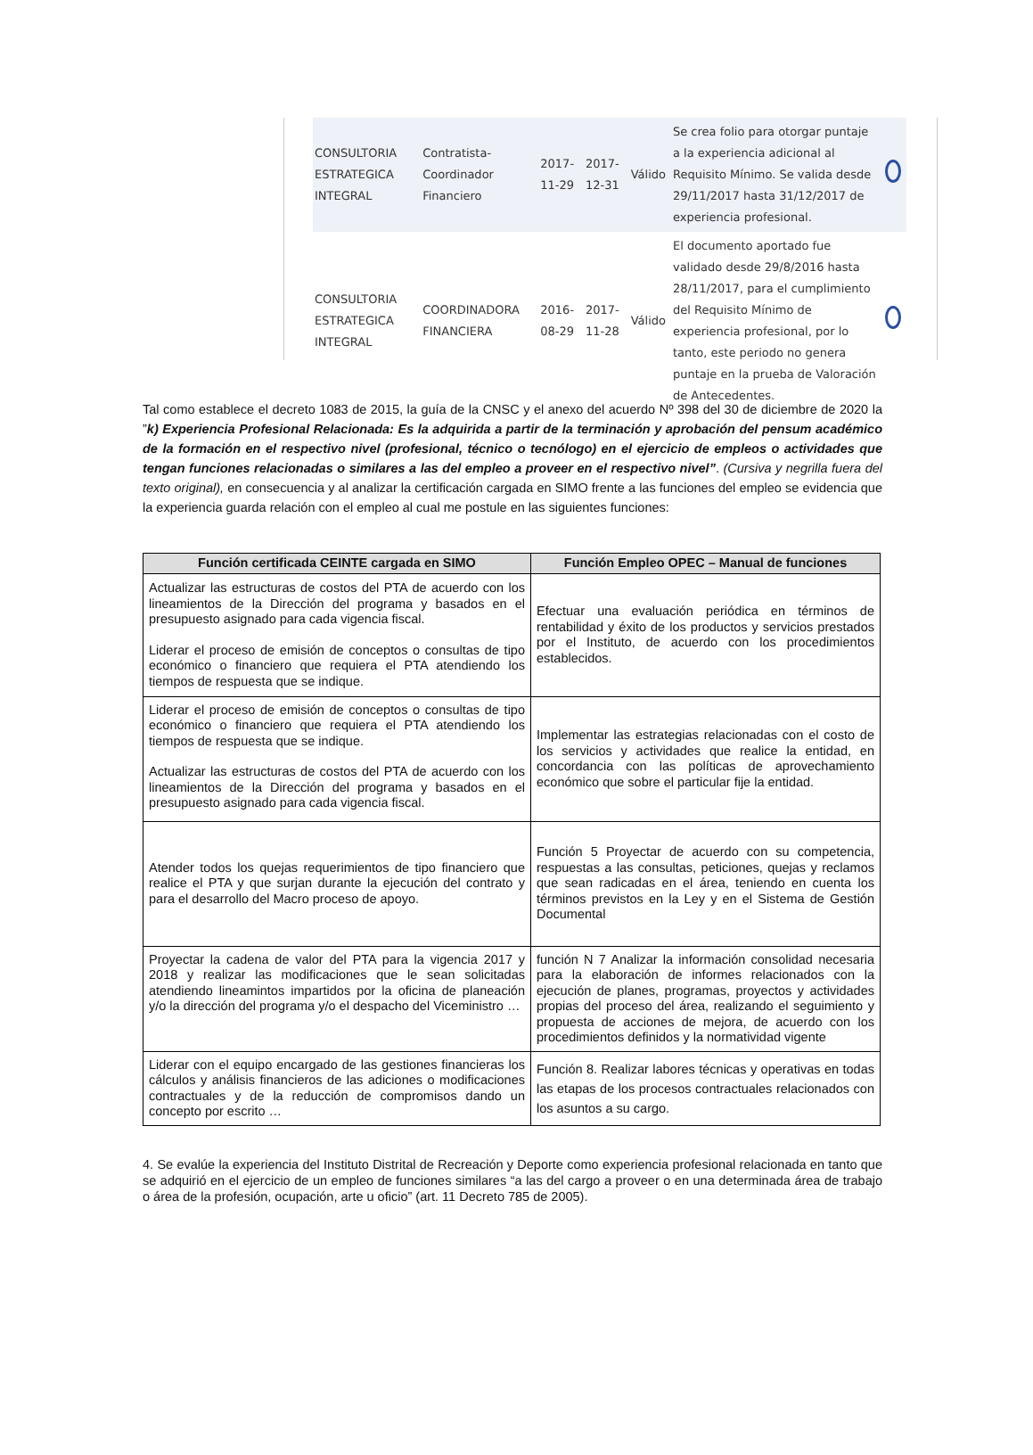| CONSULTORIA ESTRATEGICA INTEGRAL | Contratista-Coordinador Financiero | 2017-11-29 | 2017-12-31 | Válido | Se crea folio para otorgar puntaje a la experiencia adicional al Requisito Mínimo. Se valida desde 29/11/2017 hasta 31/12/2017 de experiencia profesional. | |
| CONSULTORIA ESTRATEGICA INTEGRAL | COORDINADORA FINANCIERA | 2016-08-29 | 2017-11-28 | Válido | El documento aportado fue validado desde 29/8/2016 hasta 28/11/2017, para el cumplimiento del Requisito Mínimo de experiencia profesional, por lo tanto, este periodo no genera puntaje en la prueba de Valoración de Antecedentes. | |
Tal como establece el decreto 1083 de 2015, la guía de la CNSC y el anexo del acuerdo Nº 398 del 30 de diciembre de 2020 la ”k) Experiencia Profesional Relacionada: Es la adquirida a partir de la terminación y aprobación del pensum académico de la formación en el respectivo nivel (profesional, técnico o tecnólogo) en el ejercicio de empleos o actividades que tengan funciones relacionadas o similares a las del empleo a proveer en el respectivo nivel”. (Cursiva y negrilla fuera del texto original), en consecuencia y al analizar la certificación cargada en SIMO frente a las funciones del empleo se evidencia que la experiencia guarda relación con el empleo al cual me postule en las siguientes funciones:
| Función certificada CEINTE cargada en SIMO | Función Empleo OPEC – Manual de funciones |
| --- | --- |
| Actualizar las estructuras de costos del PTA de acuerdo con los lineamientos de la Dirección del programa y basados en el presupuesto asignado para cada vigencia fiscal. Liderar el proceso de emisión de conceptos o consultas de tipo económico o financiero que requiera el PTA atendiendo los tiempos de respuesta que se indique. | Efectuar una evaluación periódica en términos de rentabilidad y éxito de los productos y servicios prestados por el Instituto, de acuerdo con los procedimientos establecidos. |
| Liderar el proceso de emisión de conceptos o consultas de tipo económico o financiero que requiera el PTA atendiendo los tiempos de respuesta que se indique. Actualizar las estructuras de costos del PTA de acuerdo con los lineamientos de la Dirección del programa y basados en el presupuesto asignado para cada vigencia fiscal. | Implementar las estrategias relacionadas con el costo de los servicios y actividades que realice la entidad, en concordancia con las políticas de aprovechamiento económico que sobre el particular fije la entidad. |
| Atender todos los quejas requerimientos de tipo financiero que realice el PTA y que surjan durante la ejecución del contrato y para el desarrollo del Macro proceso de apoyo. | Función 5 Proyectar de acuerdo con su competencia, respuestas a las consultas, peticiones, quejas y reclamos que sean radicadas en el área, teniendo en cuenta los términos previstos en la Ley y en el Sistema de Gestión Documental |
| Proyectar la cadena de valor del PTA para la vigencia 2017 y 2018 y realizar las modificaciones que le sean solicitadas atendiendo lineamintos impartidos por la oficina de planeación y/o la dirección del programa y/o el despacho del Viceministro … | función N 7 Analizar la información consolidad necesaria para la elaboración de informes relacionados con la ejecución de planes, programas, proyectos y actividades propias del proceso del área, realizando el seguimiento y propuesta de acciones de mejora, de acuerdo con los procedimientos definidos y la normatividad vigente |
| Liderar con el equipo encargado de las gestiones financieras los cálculos y análisis financieros de las adiciones o modificaciones contractuales y de la reducción de compromisos dando un concepto por escrito … | Función 8. Realizar labores técnicas y operativas en todas las etapas de los procesos contractuales relacionados con los asuntos a su cargo. |
4. Se evalúe la experiencia del Instituto Distrital de Recreación y Deporte como experiencia profesional relacionada en tanto que se adquirió en el ejercicio de un empleo de funciones similares “a las del cargo a proveer o en una determinada área de trabajo o área de la profesión, ocupación, arte u oficio” (art. 11 Decreto 785 de 2005).